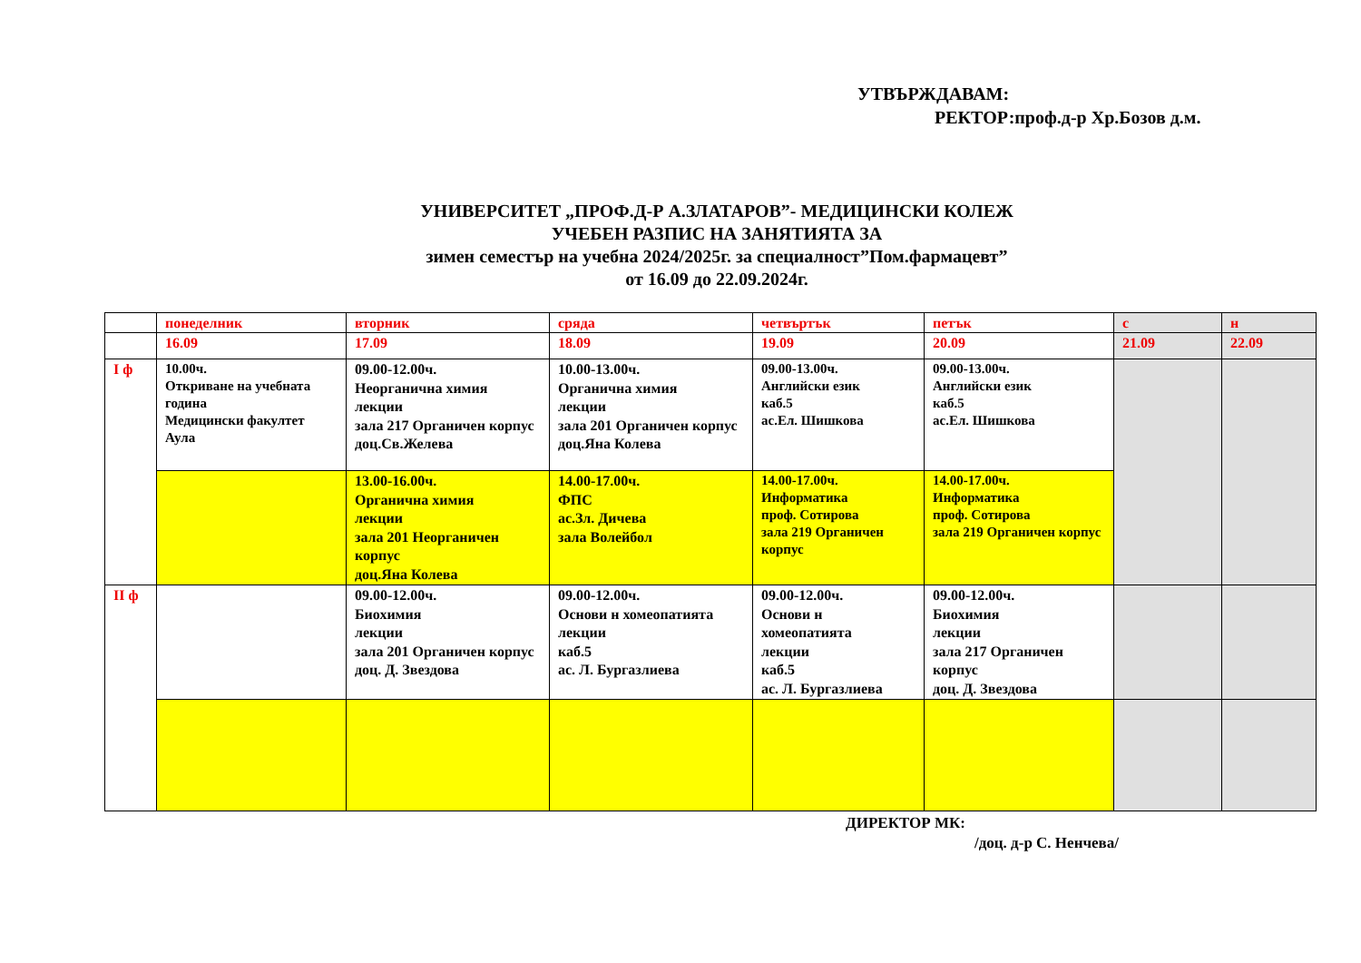УТВЪРЖДАВАМ:
РЕКТОР:проф.д-р Хр.Бозов д.м.
УНИВЕРСИТЕТ „ПРОФ.Д-Р А.ЗЛАТАРОВ”- МЕДИЦИНСКИ КОЛЕЖ
УЧЕБЕН РАЗПИС НА ЗАНЯТИЯТА ЗА
зимен семестър на учебна 2024/2025г. за специалност”Пом.фармацевт”
от 16.09 до 22.09.2024г.
| | понеделник | вторник | сряда | четвъртък | петък | с | н |
| | 16.09 | 17.09 | 18.09 | 19.09 | 20.09 | 21.09 | 22.09 |
| I ф | 10.00ч. Откриване на учебната година Медицински факултет Аула | 09.00-12.00ч. Неорганична химия лекции зала 217 Органичен корпус доц.Св.Желева | 10.00-13.00ч. Органична химия лекции зала 201 Органичен корпус доц.Яна Колева | 09.00-13.00ч. Английски език каб.5 ас.Ел. Шишкова | 09.00-13.00ч. Английски език каб.5 ас.Ел. Шишкова | | |
| | | 13.00-16.00ч. Органична химия лекции зала 201 Неорганичен корпус доц.Яна Колева | 14.00-17.00ч. ФПС ас.Зл. Дичева зала Волейбол | 14.00-17.00ч. Информатика проф. Сотирова зала 219 Органичен корпус | 14.00-17.00ч. Информатика проф. Сотирова зала 219 Органичен корпус | | |
| II ф | | 09.00-12.00ч. Биохимия лекции зала 201 Органичен корпус доц. Д. Звездова | 09.00-12.00ч. Основи н хомеопатията лекции каб.5 ас. Л. Бургазлиева | 09.00-12.00ч. Основи н хомеопатията лекции каб.5 ас. Л. Бургазлиева | 09.00-12.00ч. Биохимия лекции зала 217 Органичен корпус доц. Д. Звездова | | |
ДИРЕКТОР МК:
/доц. д-р С. Ненчева/